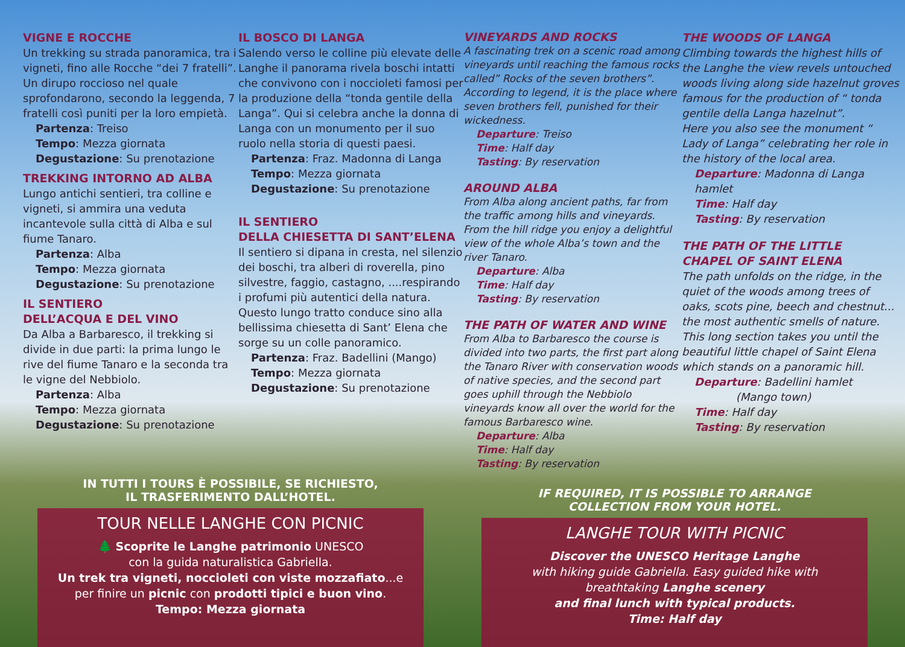VIGNE E ROCCHE
Un trekking su strada panoramica, tra i vigneti, fino alle Rocche “dei 7 fratelli”. Un dirupo roccioso nel quale sprofondarono, secondo la leggenda, 7 fratelli così puniti per la loro empietà.
Partenza: Treiso
Tempo: Mezza giornata
Degustazione: Su prenotazione
TREKKING INTORNO AD ALBA
Lungo antichi sentieri, tra colline e vigneti, si ammira una veduta incantevole sulla città di Alba e sul fiume Tanaro.
Partenza: Alba
Tempo: Mezza giornata
Degustazione: Su prenotazione
IL SENTIERO
DELL’ACQUA E DEL VINO
Da Alba a Barbaresco, il trekking si divide in due parti: la prima lungo le rive del fiume Tanaro e la seconda tra le vigne del Nebbiolo.
Partenza: Alba
Tempo: Mezza giornata
Degustazione: Su prenotazione
IL BOSCO DI LANGA
Salendo verso le colline più elevate delle Langhe il panorama rivela boschi intatti che convivono con i noccioleti famosi per la produzione della “tonda gentile della Langa”. Qui si celebra anche la donna di Langa con un monumento per il suo ruolo nella storia di questi paesi.
Partenza: Fraz. Madonna di Langa
Tempo: Mezza giornata
Degustazione: Su prenotazione
IL SENTIERO
DELLA CHIESETTA DI SANT’ELENA
Il sentiero si dipana in cresta, nel silenzio dei boschi, tra alberi di roverella, pino silvestre, faggio, castagno, ....respirando i profumi più autentici della natura. Questo lungo tratto conduce sino alla bellissima chiesetta di Sant’ Elena che sorge su un colle panoramico.
Partenza: Fraz. Badellini (Mango)
Tempo: Mezza giornata
Degustazione: Su prenotazione
VINEYARDS AND ROCKS
A fascinating trek on a scenic road among vineyards until reaching the famous rocks called” Rocks of the seven brothers”. According to legend, it is the place where seven brothers fell, punished for their wickedness.
Departure: Treiso
Time: Half day
Tasting: By reservation
AROUND ALBA
From Alba along ancient paths, far from the traffic among hills and vineyards. From the hill ridge you enjoy a delightful view of the whole Alba’s town and the river Tanaro.
Departure: Alba
Time: Half day
Tasting: By reservation
THE PATH OF WATER AND WINE
From Alba to Barbaresco the course is divided into two parts, the first part along the Tanaro River with conservation woods of native species, and the second part goes uphill through the Nebbiolo vineyards know all over the world for the famous Barbaresco wine.
Departure: Alba
Time: Half day
Tasting: By reservation
THE WOODS OF LANGA
Climbing towards the highest hills of the Langhe the view revels untouched woods living along side hazelnut groves famous for the production of “ tonda gentile della Langa hazelnut”.
Here you also see the monument “ Lady of Langa” celebrating her role in the history of the local area.
Departure: Madonna di Langa hamlet
Time: Half day
Tasting: By reservation
THE PATH OF THE LITTLE
CHAPEL OF SAINT ELENA
The path unfolds on the ridge, in the quiet of the woods among trees of oaks, scots pine, beech and chestnut... the most authentic smells of nature. This long section takes you until the beautiful little chapel of Saint Elena which stands on a panoramic hill.
Departure: Badellini hamlet
(Mango town)
Time: Half day
Tasting: By reservation
IN TUTTI I TOURS È POSSIBILE, SE RICHIESTO,
IL TRASFERIMENTO DALL’HOTEL.
TOUR NELLE LANGHE CON PICNIC
🌲 Scoprite le Langhe patrimonio UNESCO
con la guida naturalistica Gabriella.
Un trek tra vigneti, noccioleti con viste mozzafiato...e per finire un picnic con prodotti tipici e buon vino.
Tempo: Mezza giornata
IF REQUIRED, IT IS POSSIBLE TO ARRANGE
COLLECTION FROM YOUR HOTEL.
LANGHE TOUR WITH PICNIC
Discover the UNESCO Heritage Langhe
with hiking guide Gabriella. Easy guided hike with breathtaking Langhe scenery
and final lunch with typical products.
Time: Half day